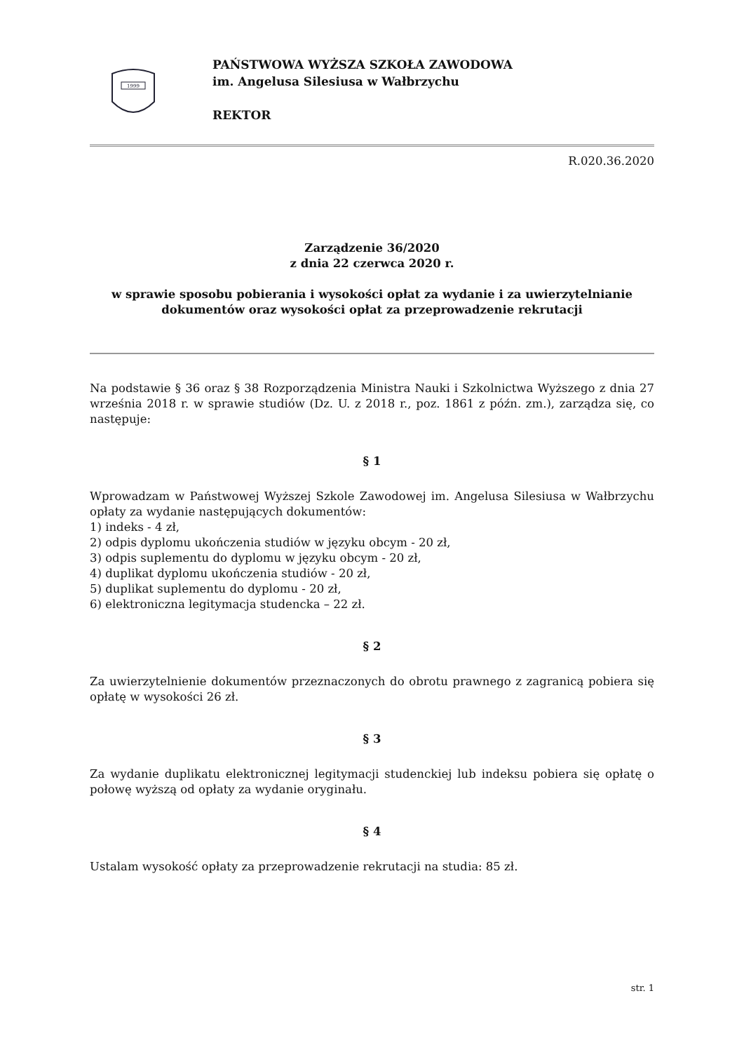1999
PAŃSTWOWA WYŻSZA SZKOŁA ZAWODOWA
im. Angelusa Silesiusa w Wałbrzychu
REKTOR
R.020.36.2020
Zarządzenie 36/2020
z dnia 22 czerwca 2020 r.
w sprawie sposobu pobierania i wysokości opłat za wydanie i za uwierzytelnianie
dokumentów oraz wysokości opłat za przeprowadzenie rekrutacji
Na podstawie § 36 oraz § 38 Rozporządzenia Ministra Nauki i Szkolnictwa Wyższego z dnia 27 września 2018 r. w sprawie studiów (Dz. U. z 2018 r., poz. 1861 z późn. zm.), zarządza się, co następuje:
§ 1
Wprowadzam w Państwowej Wyższej Szkole Zawodowej im. Angelusa Silesiusa w Wałbrzychu opłaty za wydanie następujących dokumentów:
1) indeks - 4 zł,
2) odpis dyplomu ukończenia studiów w języku obcym - 20 zł,
3) odpis suplementu do dyplomu w języku obcym - 20 zł,
4) duplikat dyplomu ukończenia studiów - 20 zł,
5) duplikat suplementu do dyplomu - 20 zł,
6) elektroniczna legitymacja studencka – 22 zł.
§ 2
Za uwierzytelnienie dokumentów przeznaczonych do obrotu prawnego z zagranicą pobiera się opłatę w wysokości 26 zł.
§ 3
Za wydanie duplikatu elektronicznej legitymacji studenckiej lub indeksu pobiera się opłatę o połowę wyższą od opłaty za wydanie oryginału.
§ 4
Ustalam wysokość opłaty za przeprowadzenie rekrutacji na studia: 85 zł.
str. 1